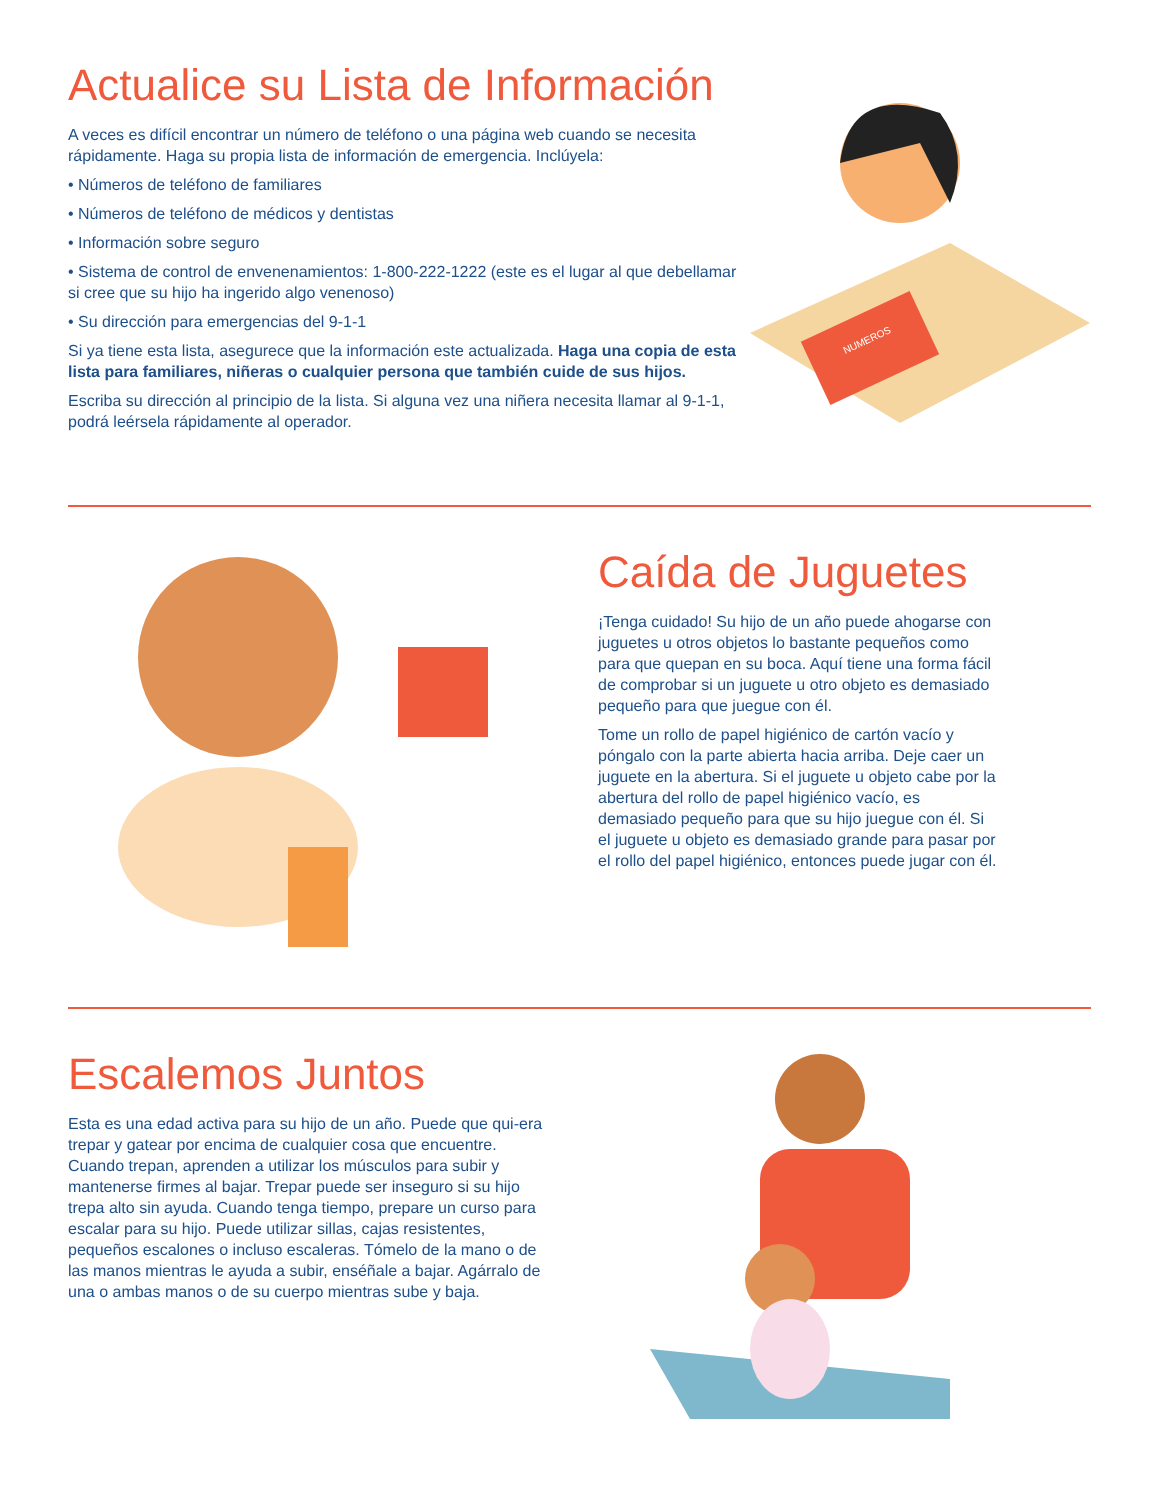Actualice su Lista de Información
A veces es difícil encontrar un número de teléfono o una página web cuando se necesita rápidamente. Haga su propia lista de información de emergencia. Inclúyela:
• Números de teléfono de familiares
• Números de teléfono de médicos y dentistas
• Información sobre seguro
• Sistema de control de envenenamientos: 1-800-222-1222 (este es el lugar al que debellamar si cree que su hijo ha ingerido algo venenoso)
• Su dirección para emergencias del 9-1-1
Si ya tiene esta lista, asegurece que la información este actualizada. Haga una copia de esta lista para familiares, niñeras o cualquier persona que también cuide de sus hijos.
Escriba su dirección al principio de la lista. Si alguna vez una niñera necesita llamar al 9-1-1, podrá leérsela rápidamente al operador.
NUMEROS
Caída de Juguetes
¡Tenga cuidado! Su hijo de un año puede ahogarse con juguetes u otros objetos lo bastante pequeños como para que quepan en su boca. Aquí tiene una forma fácil de comprobar si un juguete u otro objeto es demasiado pequeño para que juegue con él.
Tome un rollo de papel higiénico de cartón vacío y póngalo con la parte abierta hacia arriba. Deje caer un juguete en la abertura. Si el juguete u objeto cabe por la abertura del rollo de papel higiénico vacío, es demasiado pequeño para que su hijo juegue con él. Si el juguete u objeto es demasiado grande para pasar por el rollo del papel higiénico, entonces puede jugar con él.
Escalemos Juntos
Esta es una edad activa para su hijo de un año. Puede que qui-era trepar y gatear por encima de cualquier cosa que encuentre. Cuando trepan, aprenden a utilizar los músculos para subir y mantenerse firmes al bajar. Trepar puede ser inseguro si su hijo trepa alto sin ayuda. Cuando tenga tiempo, prepare un curso para escalar para su hijo. Puede utilizar sillas, cajas resistentes, pequeños escalones o incluso escaleras. Tómelo de la mano o de las manos mientras le ayuda a subir, enséñale a bajar. Agárralo de una o ambas manos o de su cuerpo mientras sube y baja.